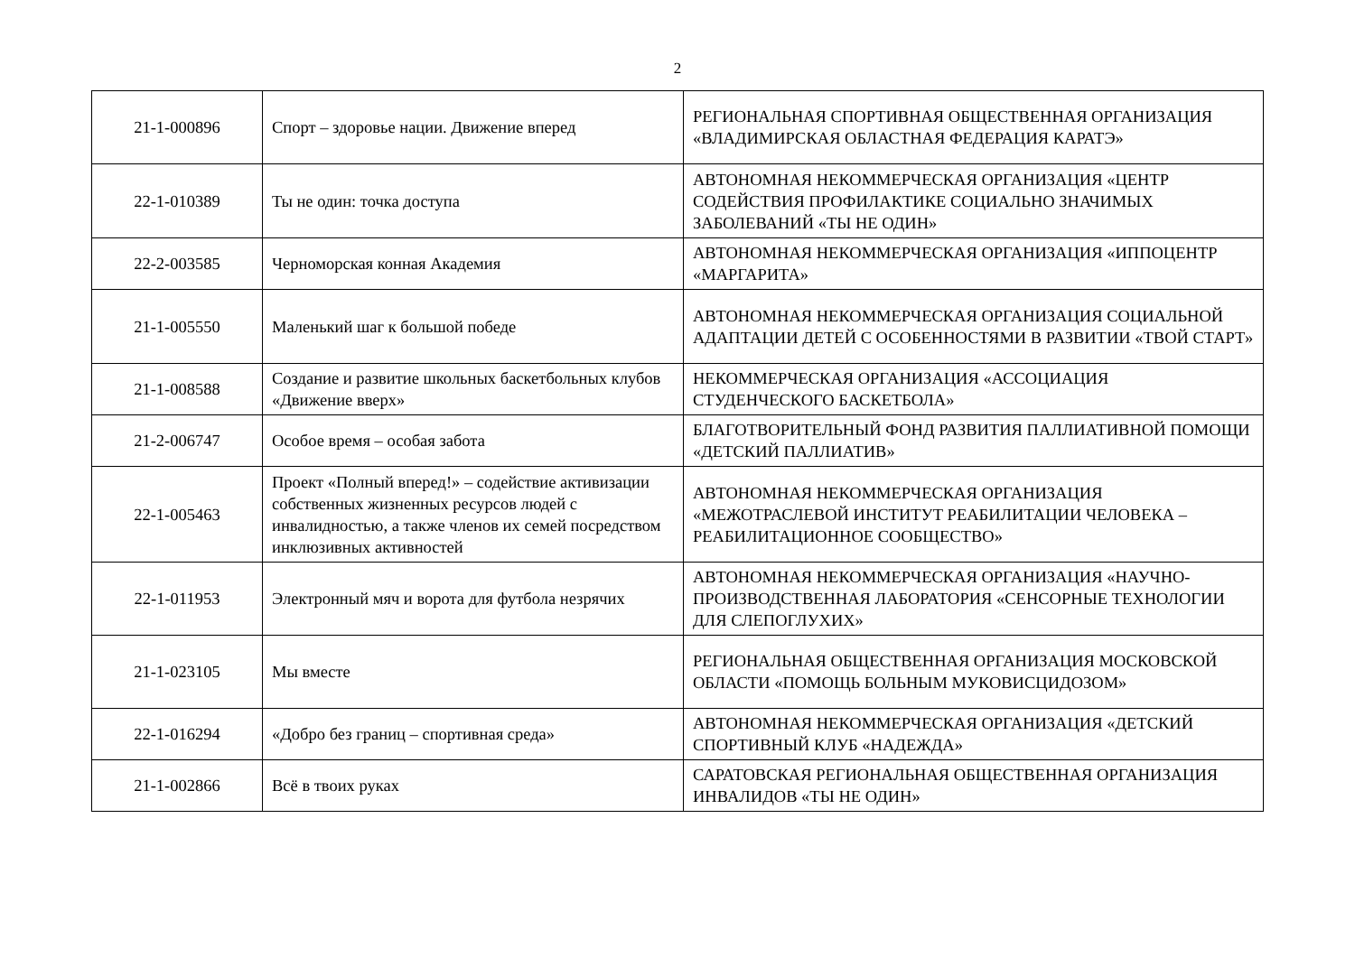2
| 21-1-000896 | Спорт – здоровье нации. Движение вперед | РЕГИОНАЛЬНАЯ СПОРТИВНАЯ ОБЩЕСТВЕННАЯ ОРГАНИЗАЦИЯ «ВЛАДИМИРСКАЯ ОБЛАСТНАЯ ФЕДЕРАЦИЯ КАРАТЭ» |
| 22-1-010389 | Ты не один: точка доступа | АВТОНОМНАЯ НЕКОММЕРЧЕСКАЯ ОРГАНИЗАЦИЯ «ЦЕНТР СОДЕЙСТВИЯ ПРОФИЛАКТИКЕ СОЦИАЛЬНО ЗНАЧИМЫХ ЗАБОЛЕВАНИЙ «ТЫ НЕ ОДИН» |
| 22-2-003585 | Черноморская конная Академия | АВТОНОМНАЯ НЕКОММЕРЧЕСКАЯ ОРГАНИЗАЦИЯ «ИППОЦЕНТР «МАРГАРИТА» |
| 21-1-005550 | Маленький шаг к большой победе | АВТОНОМНАЯ НЕКОММЕРЧЕСКАЯ ОРГАНИЗАЦИЯ СОЦИАЛЬНОЙ АДАПТАЦИИ ДЕТЕЙ С ОСОБЕННОСТЯМИ В РАЗВИТИИ «ТВОЙ СТАРТ» |
| 21-1-008588 | Создание и развитие школьных баскетбольных клубов «Движение вверх» | НЕКОММЕРЧЕСКАЯ ОРГАНИЗАЦИЯ «АССОЦИАЦИЯ СТУДЕНЧЕСКОГО БАСКЕТБОЛА» |
| 21-2-006747 | Особое время – особая забота | БЛАГОТВОРИТЕЛЬНЫЙ ФОНД РАЗВИТИЯ ПАЛЛИАТИВНОЙ ПОМОЩИ «ДЕТСКИЙ ПАЛЛИАТИВ» |
| 22-1-005463 | Проект «Полный вперед!» – содействие активизации собственных жизненных ресурсов людей с инвалидностью, а также членов их семей посредством инклюзивных активностей | АВТОНОМНАЯ НЕКОММЕРЧЕСКАЯ ОРГАНИЗАЦИЯ «МЕЖОТРАСЛЕВОЙ ИНСТИТУТ РЕАБИЛИТАЦИИ ЧЕЛОВЕКА – РЕАБИЛИТАЦИОННОЕ СООБЩЕСТВО» |
| 22-1-011953 | Электронный мяч и ворота для футбола незрячих | АВТОНОМНАЯ НЕКОММЕРЧЕСКАЯ ОРГАНИЗАЦИЯ «НАУЧНО-ПРОИЗВОДСТВЕННАЯ ЛАБОРАТОРИЯ «СЕНСОРНЫЕ ТЕХНОЛОГИИ ДЛЯ СЛЕПОГЛУХИХ» |
| 21-1-023105 | Мы вместе | РЕГИОНАЛЬНАЯ ОБЩЕСТВЕННАЯ ОРГАНИЗАЦИЯ МОСКОВСКОЙ ОБЛАСТИ «ПОМОЩЬ БОЛЬНЫМ МУКОВИСЦИДОЗОМ» |
| 22-1-016294 | «Добро без границ – спортивная среда» | АВТОНОМНАЯ НЕКОММЕРЧЕСКАЯ ОРГАНИЗАЦИЯ «ДЕТСКИЙ СПОРТИВНЫЙ КЛУБ «НАДЕЖДА» |
| 21-1-002866 | Всё в твоих руках | САРАТОВСКАЯ РЕГИОНАЛЬНАЯ ОБЩЕСТВЕННАЯ ОРГАНИЗАЦИЯ ИНВАЛИДОВ «ТЫ НЕ ОДИН» |